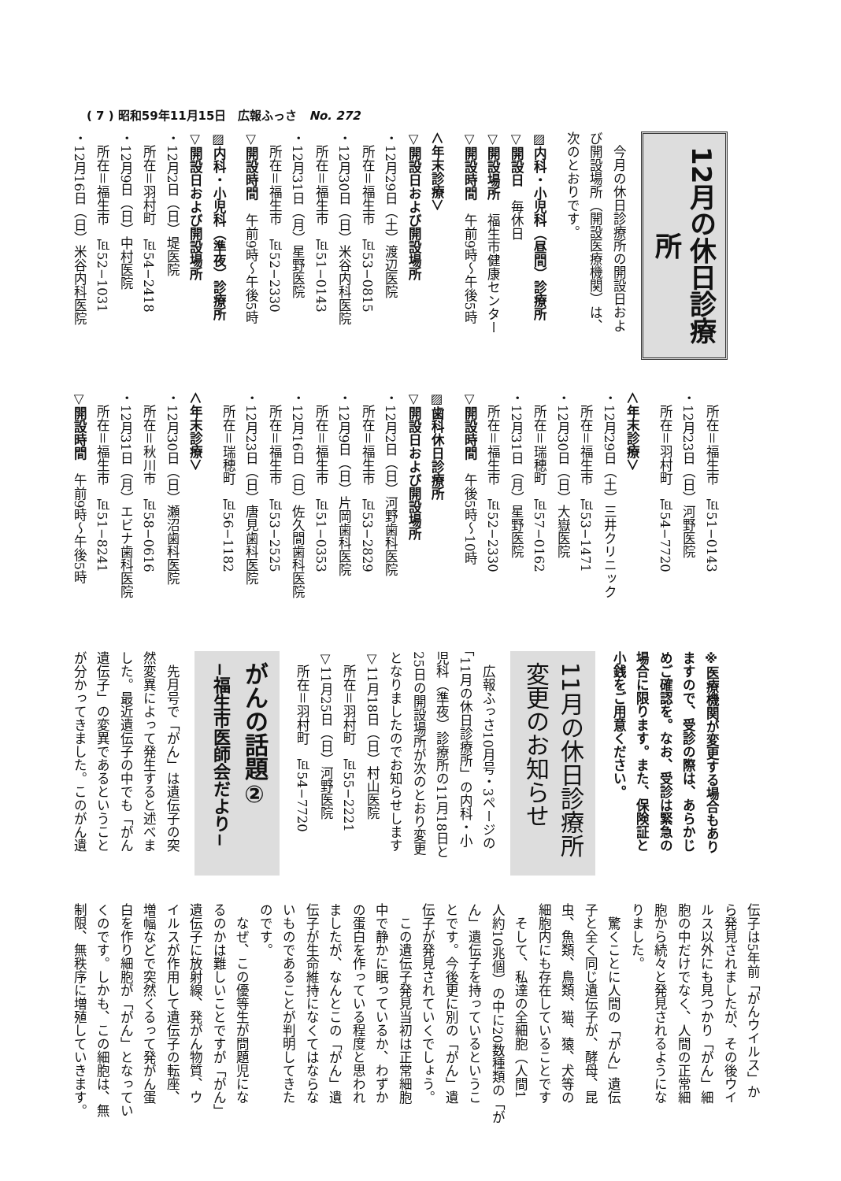( 7 ) 昭和59年11月15日　広報ふっさ　No. 272
12月の休日診療所
　今月の休日診療所の開設日およ
び開設場所（開設医療機関）は、
次のとおりです。
▨内科・小児科（昼間）診療所
▽開設日　毎休日
▽開設場所　福生市健康センター
▽開設時間　午前9時〜午後5時
＜年末診療＞
▽開設日および開設場所
・12月29日（土）渡辺医院
　所在＝福生市　℡53−0815
・12月30日（日）米谷内科医院
　所在＝福生市　℡51−0143
・12月31日（月）星野医院
　所在＝福生市　℡52−2330
▽開設時間　午前9時〜午後5時
▨内科・小児科（準夜）診療所
▽開設日および開設場所
・12月2日（日）堤医院
　所在＝羽村町　℡54−2418
・12月9日（日）中村医院
　所在＝福生市　℡52−1031
・12月16日（日）米谷内科医院
　所在＝福生市　℡51−0143
・12月23日（日）河野医院
　所在＝羽村町　℡54−7720
＜年末診療＞
・12月29日（土）三井クリニック
　所在＝福生市　℡53−1471
・12月30日（日）大嶽医院
　所在＝瑞穂町　℡57−0162
・12月31日（月）星野医院
　所在＝福生市　℡52−2330
▽開設時間　午後5時〜10時
▨歯科休日診療所
▽開設日および開設場所
・12月2日（日）河野歯科医院
　所在＝福生市　℡53−2829
・12月9日（日）片岡歯科医院
　所在＝福生市　℡51−0353
・12月16日（日）佐久間歯科医院
　所在＝福生市　℡53−2525
・12月23日（日）唐見歯科医院
　所在＝瑞穂町　℡56−1182
＜年末診療＞
・12月30日（日）瀬沼歯科医院
　所在＝秋川市　℡58−0616
・12月31日（月）エビナ歯科医院
　所在＝福生市　℡51−8241
▽開設時間　午前9時〜午後5時
※医療機関が変更する場合もあり
ますので、受診の際は、あらかじ
めご確認を。なお、受診は緊急の
場合に限ります。また、保険証と
小銭をご用意ください。
11月の休日診療所
変更のお知らせ
　広報ふっさ10月号・3ページの
「11月の休日診療所」の内科・小
児科（準夜）診療所の11月18日と
25日の開設場所が次のとおり変更
となりましたのでお知らせします
▽11月18日（日）村山医院
　所在＝羽村町　℡55−2221
▽11月25日（日）河野医院
　所在＝羽村町　℡54−7720
がんの話題②
−福生市医師会だより−
　先月号で「がん」は遺伝子の突
然変異によって発生すると述べま
した。最近遺伝子の中でも「がん
遺伝子」の変異であるということ
が分かってきました。このがん遺
伝子は5年前「がんウイルス」か
ら発見されましたが、その後ウイ
ルス以外にも見つかり「がん」細
胞の中だけでなく、人間の正常細
胞から続々と発見されるようにな
りました。
　驚くことに人間の「がん」遺伝
子と全く同じ遺伝子が、酵母、昆
虫、魚類、鳥類、猫、猿、犬等の
細胞内にも存在していることです
　そして、私達の全細胞（人間1
人約10兆個）の中に20数種類の「が
ん」遺伝子を持っているというこ
とです。今後更に別の「がん」遺
伝子が発見されていくでしょう。
　この遺伝子発見当初は正常細胞
中で静かに眠っているか、わずか
の蛋白を作っている程度と思われ
ましたが、なんとこの「がん」遺
伝子が生命維持になくてはならな
いものであることが判明してきた
のです。
　なぜ、この優等生が問題児にな
るのかは難しいことですが「がん」
遺伝子に放射線、発がん物質、ウ
イルスが作用して遺伝子の転座、
増幅などで突然くるって発がん蛋
白を作り細胞が「がん」となってい
くのです。しかも、この細胞は、無
制限、無秩序に増殖していきます。